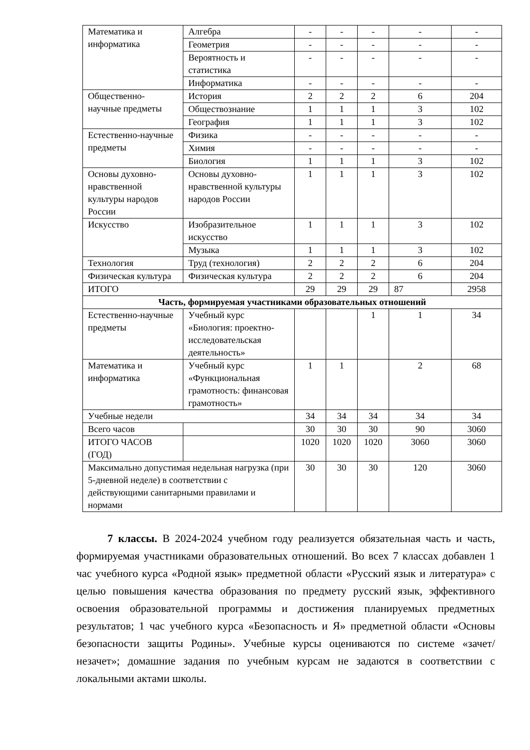| Математика и информатика | Алгебра | - | - | - | - | - |
| | Геометрия | - | - | - | - | - |
| | Вероятность и статистика | - | - | - | - | - |
| | Информатика | - | - | - | - | - |
| Общественно-научные предметы | История | 2 | 2 | 2 | 6 | 204 |
| | Обществознание | 1 | 1 | 1 | 3 | 102 |
| | География | 1 | 1 | 1 | 3 | 102 |
| Естественно-научные предметы | Физика | - | - | - | - | - |
| | Химия | - | - | - | - | - |
| | Биология | 1 | 1 | 1 | 3 | 102 |
| Основы духовно-нравственной культуры народов России | Основы духовно-нравственной культуры народов России | 1 | 1 | 1 | 3 | 102 |
| Искусство | Изобразительное искусство | 1 | 1 | 1 | 3 | 102 |
| | Музыка | 1 | 1 | 1 | 3 | 102 |
| Технология | Труд (технология) | 2 | 2 | 2 | 6 | 204 |
| Физическая культура | Физическая культура | 2 | 2 | 2 | 6 | 204 |
| ИТОГО | | 29 | 29 | 29 | 87 | 2958 |
| Часть, формируемая участниками образовательных отношений | | | | | | |
| Естественно-научные предметы | Учебный курс «Биология: проектно-исследовательская деятельность» | | | 1 | 1 | 34 |
| Математика и информатика | Учебный курс «Функциональная грамотность: финансовая грамотность» | 1 | 1 | | 2 | 68 |
| Учебные недели | | 34 | 34 | 34 | 34 | 34 |
| Всего часов | | 30 | 30 | 30 | 90 | 3060 |
| ИТОГО ЧАСОВ (ГОД) | | 1020 | 1020 | 1020 | 3060 | 3060 |
| Максимально допустимая недельная нагрузка (при 5-дневной неделе) в соответствии с действующими санитарными правилами и нормами | | 30 | 30 | 30 | 120 | 3060 |
7 классы. В 2024-2024 учебном году реализуется обязательная часть и часть, формируемая участниками образовательных отношений. Во всех 7 классах добавлен 1 час учебного курса «Родной язык» предметной области «Русский язык и литература» с целью повышения качества образования по предмету русский язык, эффективного освоения образовательной программы и достижения планируемых предметных результатов; 1 час учебного курса «Безопасность и Я» предметной области «Основы безопасности защиты Родины». Учебные курсы оцениваются по системе «зачет/незачет»; домашние задания по учебным курсам не задаются в соответствии с локальными актами школы.